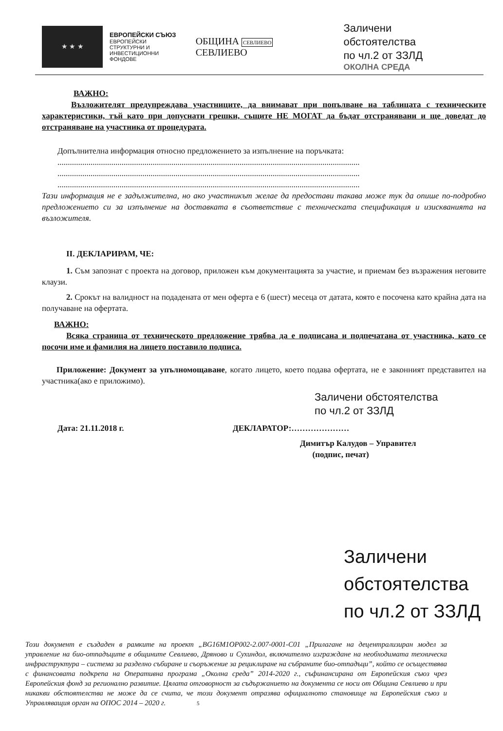★ ★ ★
ЕВРОПЕЙСКИ СЪЮЗ
ЕВРОПЕЙСКИ СТРУКТУРНИ И ИНВЕСТИЦИОННИ ФОНДОВЕ
ОБЩИНА СЕВЛИЕВО СЕВЛИЕВО
Заличени обстоятелства
по чл.2 от ЗЗЛД
ОКОЛНА СРЕДА
ВАЖНО:
Възложителят предупреждава участниците, да внимават при попълване на таблицата с техническите характеристики, тъй като при допуснати грешки, същите НЕ МОГАТ да бъдат отстранявани и ще доведат до отстраняване на участника от процедурата.
Допълнителна информация относно предложението за изпълнение на поръчката:
..................................................................................................................................................
..................................................................................................................................................
..................................................................................................................................................
Тази информация не е задължителна, но ако участникът желае да предостави такава може тук да опише по-подробно предложението си за изпълнение на доставката в съответствие с техническата спецификация и изискванията на възложителя.
II. ДЕКЛАРИРАМ, ЧЕ:
1. Съм запознат с проекта на договор, приложен към документацията за участие, и приемам без възражения неговите клаузи.
2. Срокът на валидност на подадената от мен оферта е 6 (шест) месеца от датата, която е посочена като крайна дата на получаване на офертата.
ВАЖНО:
Всяка страница от техническото предложение трябва да е подписана и подпечатана от участника, като се посочи име и фамилия на лицето поставило подписа.
Приложение: Документ за упълномощаване, когато лицето, което подава офертата, не е законният представител на участника(ако е приложимо).
Заличени обстоятелства
по чл.2 от ЗЗЛД
Дата: 21.11.2018 г. ДЕКЛАРАТОР:…………………
Димитър Калудов – Управител
(подпис, печат)
Заличени обстоятелства
по чл.2 от ЗЗЛД
Този документ е създаден в рамките на проект „BG16M1OP002-2.007-0001-C01 „Прилагане на децентрализиран модел за управление на био-отпадъците в общините Севлиево, Дряново и Сухиндол, включително изграждане на необходимата техническа инфраструктура – система за разделно събиране и съоръжение за рециклиране на събраните био-отпадъци”, който се осъществява с финансовата подкрепа на Оперативна програма „Околна среда” 2014-2020 г., съфинансирана от Европейския съюз чрез Европейския фонд за регионално развитие. Цялата отговорност за съдържанието на документа се носи от Община Севлиево и при никакви обстоятелства не може да се счита, че този документ отразява официалното становище на Европейския съюз и Управляващия орган на ОПОС 2014 – 2020 г. 5